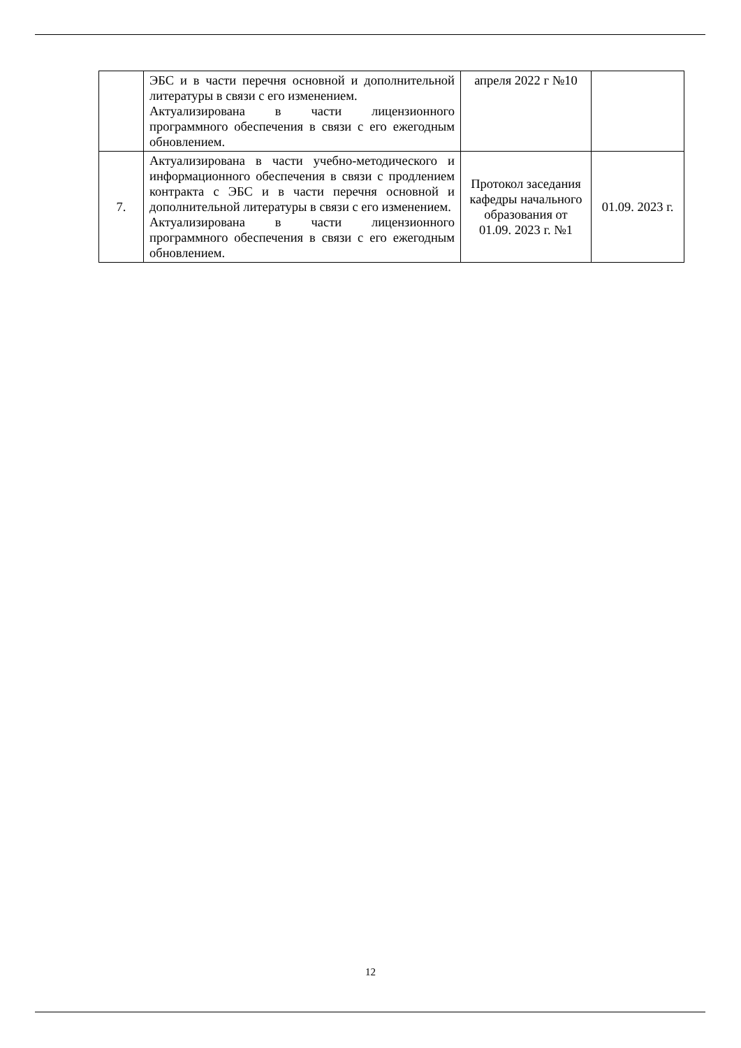| | ЭБС и в части перечня основной и дополнительной литературы в связи с его изменением. Актуализирована в части лицензионного программного обеспечения в связи с его ежегодным обновлением. | апреля 2022 г №10 | |
| 7. | Актуализирована в части учебно-методического и информационного обеспечения в связи с продлением контракта с ЭБС и в части перечня основной и дополнительной литературы в связи с его изменением. Актуализирована в части лицензионного программного обеспечения в связи с его ежегодным обновлением. | Протокол заседания кафедры начального образования от 01.09. 2023 г. №1 | 01.09. 2023 г. |
12